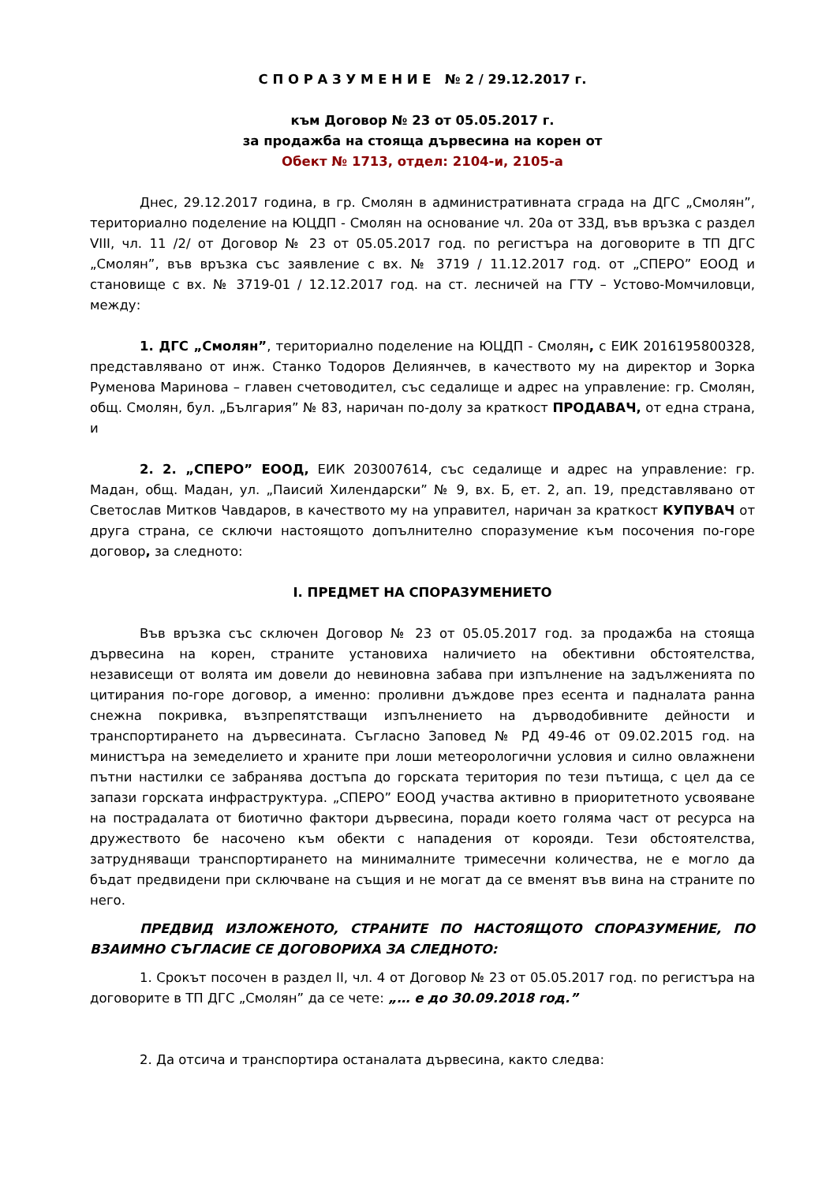С П О Р А З У М Е Н И Е № 2 / 29.12.2017 г.
към Договор № 23 от 05.05.2017 г.
за продажба на стояща дървесина на корен от
Обект № 1713, отдел: 2104-и, 2105-а
Днес, 29.12.2017 година, в гр. Смолян в административната сграда на ДГС „Смолян”, териториално поделение на ЮЦДП - Смолян на основание чл. 20а от ЗЗД, във връзка с раздел VIII, чл. 11 /2/ от Договор № 23 от 05.05.2017 год. по регистъра на договорите в ТП ДГС „Смолян”, във връзка със заявление с вх. № 3719 / 11.12.2017 год. от „СПЕРО” ЕООД и становище с вх. № 3719-01 / 12.12.2017 год. на ст. лесничей на ГТУ – Устово-Момчиловци, между:
1. ДГС „Смолян”, териториално поделение на ЮЦДП - Смолян, с ЕИК 2016195800328, представлявано от инж. Станко Тодоров Делиянчев, в качеството му на директор и Зорка Руменова Маринова – главен счетоводител, със седалище и адрес на управление: гр. Смолян, общ. Смолян, бул. „България” № 83, наричан по-долу за краткост ПРОДАВАЧ, от една страна, и
2. 2. „СПЕРО” ЕООД, ЕИК 203007614, със седалище и адрес на управление: гр. Мадан, общ. Мадан, ул. „Паисий Хилендарски” № 9, вх. Б, ет. 2, ап. 19, представлявано от Светослав Митков Чавдаров, в качеството му на управител, наричан за краткост КУПУВАЧ от друга страна, се сключи настоящото допълнително споразумение към посочения по-горе договор, за следното:
I. ПРЕДМЕТ НА СПОРАЗУМЕНИЕТО
Във връзка със сключен Договор № 23 от 05.05.2017 год. за продажба на стояща дървесина на корен, страните установиха наличието на обективни обстоятелства, независещи от волята им довели до невиновна забава при изпълнение на задълженията по цитирания по-горе договор, а именно: проливни дъждове през есента и падналата ранна снежна покривка, възпрепятстващи изпълнението на дърводобивните дейности и транспортирането на дървесината. Съгласно Заповед № РД 49-46 от 09.02.2015 год. на министъра на земеделието и храните при лоши метеорологични условия и силно овлажнени пътни настилки се забранява достъпа до горската територия по тези пътища, с цел да се запази горската инфраструктура. „СПЕРО” ЕООД участва активно в приоритетното усвояване на пострадалата от биотично фактори дървесина, поради което голяма част от ресурса на дружеството бе насочено към обекти с нападения от корояди. Тези обстоятелства, затрудняващи транспортирането на минималните тримесечни количества, не е могло да бъдат предвидени при сключване на същия и не могат да се вменят във вина на страните по него.
ПРЕДВИД ИЗЛОЖЕНОТО, СТРАНИТЕ ПО НАСТОЯЩОТО СПОРАЗУМЕНИЕ, ПО ВЗАИМНО СЪГЛАСИЕ СЕ ДОГОВОРИХА ЗА СЛЕДНОТО:
1. Срокът посочен в раздел II, чл. 4 от Договор № 23 от 05.05.2017 год. по регистъра на договорите в ТП ДГС „Смолян” да се чете: „… е до 30.09.2018 год.”
2. Да отсича и транспортира останалата дървесина, както следва: